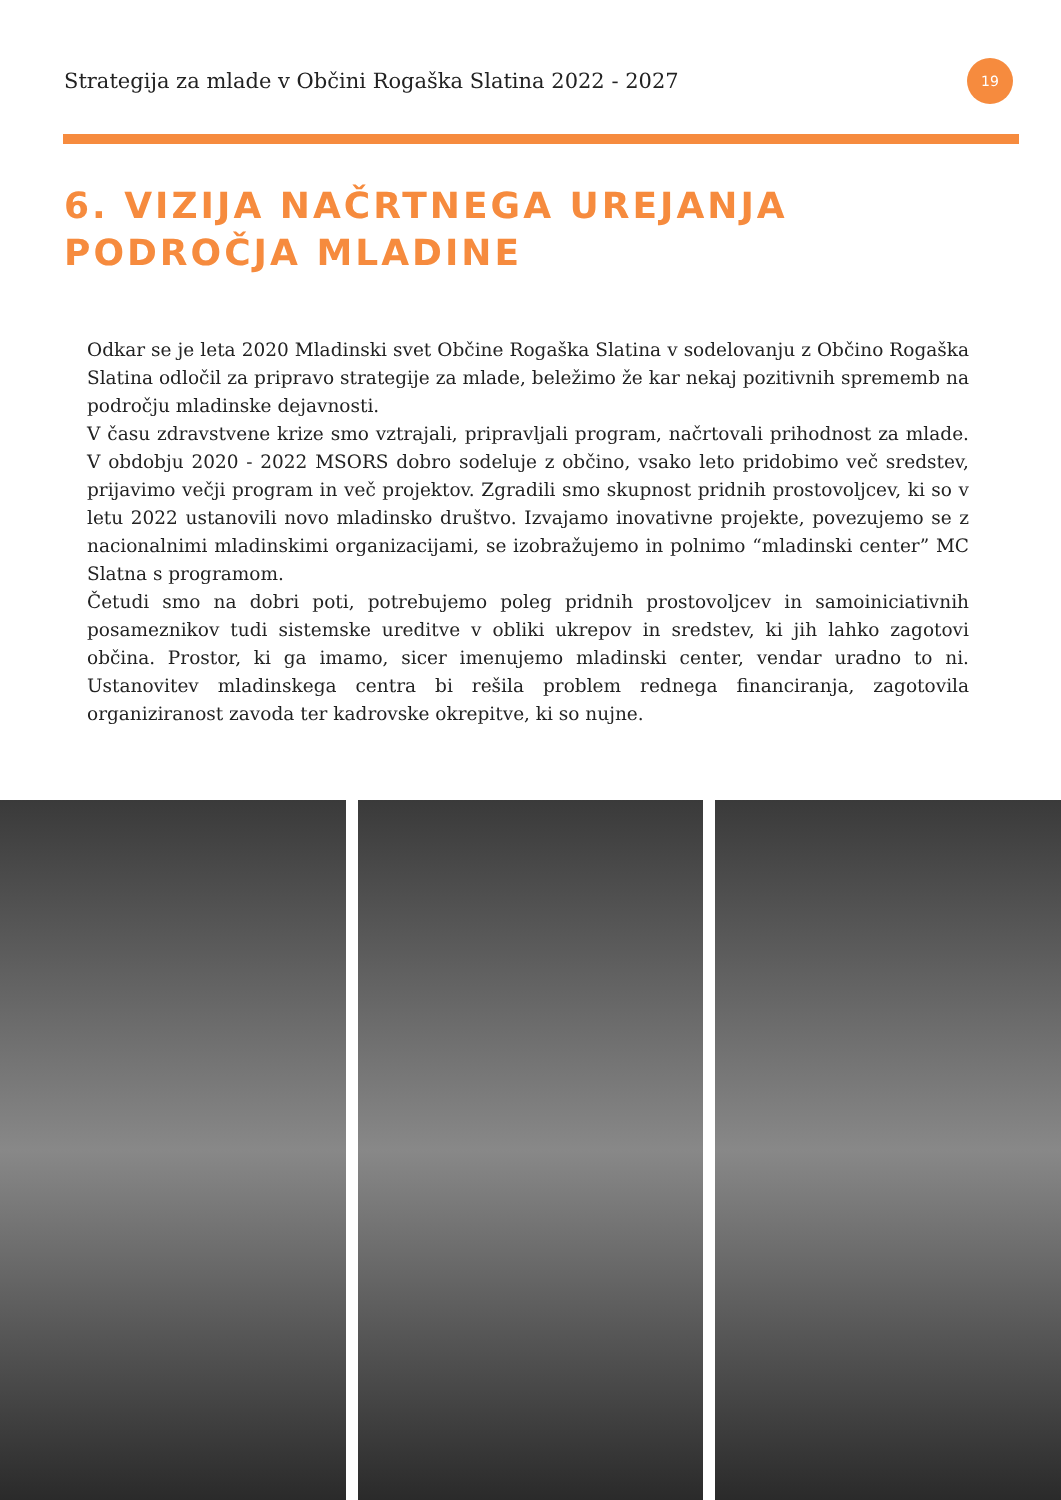Strategija za mlade v Občini Rogaška Slatina 2022 - 2027
19
6. VIZIJA NAČRTNEGA UREJANJA
PODROČJA MLADINE
Odkar se je leta 2020 Mladinski svet Občine Rogaška Slatina v sodelovanju z Občino Rogaška Slatina odločil za pripravo strategije za mlade, beležimo že kar nekaj pozitivnih sprememb na področju mladinske dejavnosti.
V času zdravstvene krize smo vztrajali, pripravljali program, načrtovali prihodnost za mlade. V obdobju 2020 - 2022 MSORS dobro sodeluje z občino, vsako leto pridobimo več sredstev, prijavimo večji program in več projektov. Zgradili smo skupnost pridnih prostovoljcev, ki so v letu 2022 ustanovili novo mladinsko društvo. Izvajamo inovativne projekte, povezujemo se z nacionalnimi mladinskimi organizacijami, se izobražujemo in polnimo “mladinski center” MC Slatna s programom.
Četudi smo na dobri poti, potrebujemo poleg pridnih prostovoljcev in samoiniciativnih posameznikov tudi sistemske ureditve v obliki ukrepov in sredstev, ki jih lahko zagotovi občina. Prostor, ki ga imamo, sicer imenujemo mladinski center, vendar uradno to ni. Ustanovitev mladinskega centra bi rešila problem rednega financiranja, zagotovila organiziranost zavoda ter kadrovske okrepitve, ki so nujne.